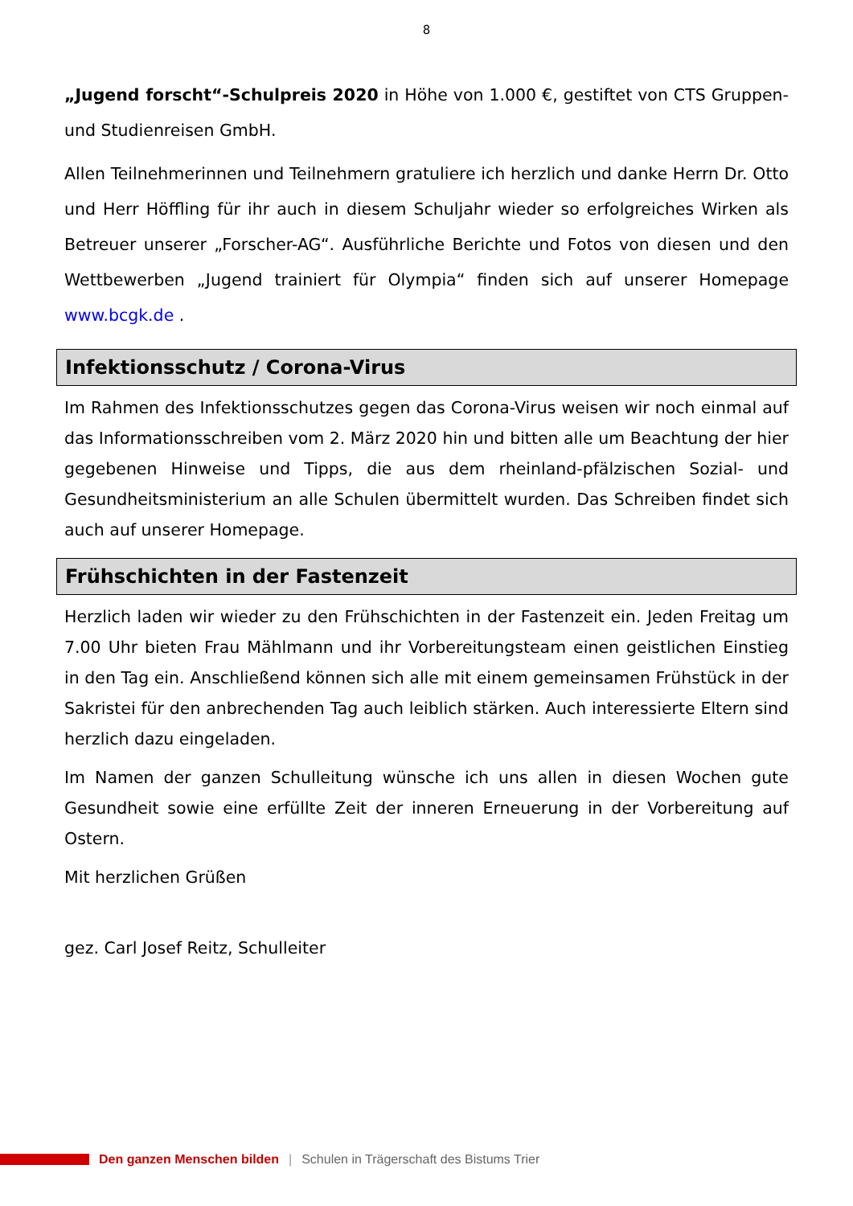8
„Jugend forscht“-Schulpreis 2020 in Höhe von 1.000 €, gestiftet von CTS Gruppen- und Studienreisen GmbH.
Allen Teilnehmerinnen und Teilnehmern gratuliere ich herzlich und danke Herrn Dr. Otto und Herr Höffling für ihr auch in diesem Schuljahr wieder so erfolgreiches Wirken als Betreuer unserer „Forscher-AG“. Ausführliche Berichte und Fotos von diesen und den Wettbewerben „Jugend trainiert für Olympia“ finden sich auf unserer Homepage www.bcgk.de .
Infektionsschutz / Corona-Virus
Im Rahmen des Infektionsschutzes gegen das Corona-Virus weisen wir noch einmal auf das Informationsschreiben vom 2. März 2020 hin und bitten alle um Beachtung der hier gegebenen Hinweise und Tipps, die aus dem rheinland-pfälzischen Sozial- und Gesundheitsministerium an alle Schulen übermittelt wurden. Das Schreiben findet sich auch auf unserer Homepage.
Frühschichten in der Fastenzeit
Herzlich laden wir wieder zu den Frühschichten in der Fastenzeit ein. Jeden Freitag um 7.00 Uhr bieten Frau Mählmann und ihr Vorbereitungsteam einen geistlichen Einstieg in den Tag ein. Anschließend können sich alle mit einem gemeinsamen Frühstück in der Sakristei für den anbrechenden Tag auch leiblich stärken. Auch interessierte Eltern sind herzlich dazu eingeladen.
Im Namen der ganzen Schulleitung wünsche ich uns allen in diesen Wochen gute Gesundheit sowie eine erfüllte Zeit der inneren Erneuerung in der Vorbereitung auf Ostern.
Mit herzlichen Grüßen
gez. Carl Josef Reitz, Schulleiter
Den ganzen Menschen bilden | Schulen in Trägerschaft des Bistums Trier